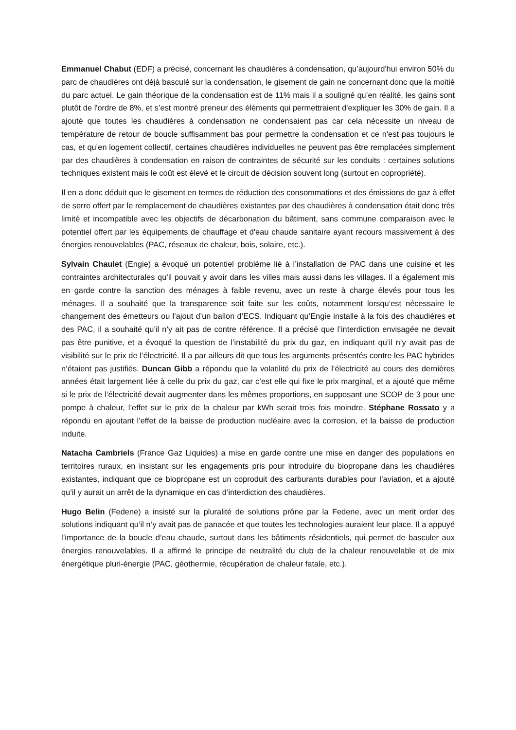Emmanuel Chabut (EDF) a précisé, concernant les chaudières à condensation, qu’aujourd'hui environ 50% du parc de chaudières ont déjà basculé sur la condensation, le gisement de gain ne concernant donc que la moitié du parc actuel. Le gain théorique de la condensation est de 11% mais il a souligné qu’en réalité, les gains sont plutôt de l'ordre de 8%, et s’est montré preneur des éléments qui permettraient d'expliquer les 30% de gain. Il a ajouté que toutes les chaudières à condensation ne condensaient pas car cela nécessite un niveau de température de retour de boucle suffisamment bas pour permettre la condensation et ce n'est pas toujours le cas, et qu’en logement collectif, certaines chaudières individuelles ne peuvent pas être remplacées simplement par des chaudières à condensation en raison de contraintes de sécurité sur les conduits : certaines solutions techniques existent mais le coût est élevé et le circuit de décision souvent long (surtout en copropriété).
Il en a donc déduit que le gisement en termes de réduction des consommations et des émissions de gaz à effet de serre offert par le remplacement de chaudières existantes par des chaudières à condensation était donc très limité et incompatible avec les objectifs de décarbonation du bâtiment, sans commune comparaison avec le potentiel offert par les équipements de chauffage et d'eau chaude sanitaire ayant recours massivement à des énergies renouvelables (PAC, réseaux de chaleur, bois, solaire, etc.).
Sylvain Chaulet (Engie) a évoqué un potentiel problème lié à l’installation de PAC dans une cuisine et les contraintes architecturales qu’il pouvait y avoir dans les villes mais aussi dans les villages. Il a également mis en garde contre la sanction des ménages à faible revenu, avec un reste à charge élevés pour tous les ménages. Il a souhaité que la transparence soit faite sur les coûts, notamment lorsqu’est nécessaire le changement des émetteurs ou l’ajout d’un ballon d’ECS. Indiquant qu’Engie installe à la fois des chaudières et des PAC, il a souhaité qu’il n’y ait pas de contre référence. Il a précisé que l’interdiction envisagée ne devait pas être punitive, et a évoqué la question de l’instabilité du prix du gaz, en indiquant qu’il n’y avait pas de visibilité sur le prix de l’électricité. Il a par ailleurs dit que tous les arguments présentés contre les PAC hybrides n’étaient pas justifiés. Duncan Gibb a répondu que la volatilité du prix de l’électricité au cours des dernières années était largement liée à celle du prix du gaz, car c’est elle qui fixe le prix marginal, et a ajouté que même si le prix de l’électricité devait augmenter dans les mêmes proportions, en supposant une SCOP de 3 pour une pompe à chaleur, l’effet sur le prix de la chaleur par kWh serait trois fois moindre. Stéphane Rossato y a répondu en ajoutant l’effet de la baisse de production nucléaire avec la corrosion, et la baisse de production induite.
Natacha Cambriels (France Gaz Liquides) a mise en garde contre une mise en danger des populations en territoires ruraux, en insistant sur les engagements pris pour introduire du biopropane dans les chaudières existantes, indiquant que ce biopropane est un coproduit des carburants durables pour l’aviation, et a ajouté qu’il y aurait un arrêt de la dynamique en cas d’interdiction des chaudières.
Hugo Belin (Fedene) a insisté sur la pluralité de solutions prône par la Fedene, avec un merit order des solutions indiquant qu’il n’y avait pas de panacée et que toutes les technologies auraient leur place. Il a appuyé l’importance de la boucle d’eau chaude, surtout dans les bâtiments résidentiels, qui permet de basculer aux énergies renouvelables. Il a affirmé le principe de neutralité du club de la chaleur renouvelable et de mix énergétique pluri-énergie (PAC, géothermie, récupération de chaleur fatale, etc.).